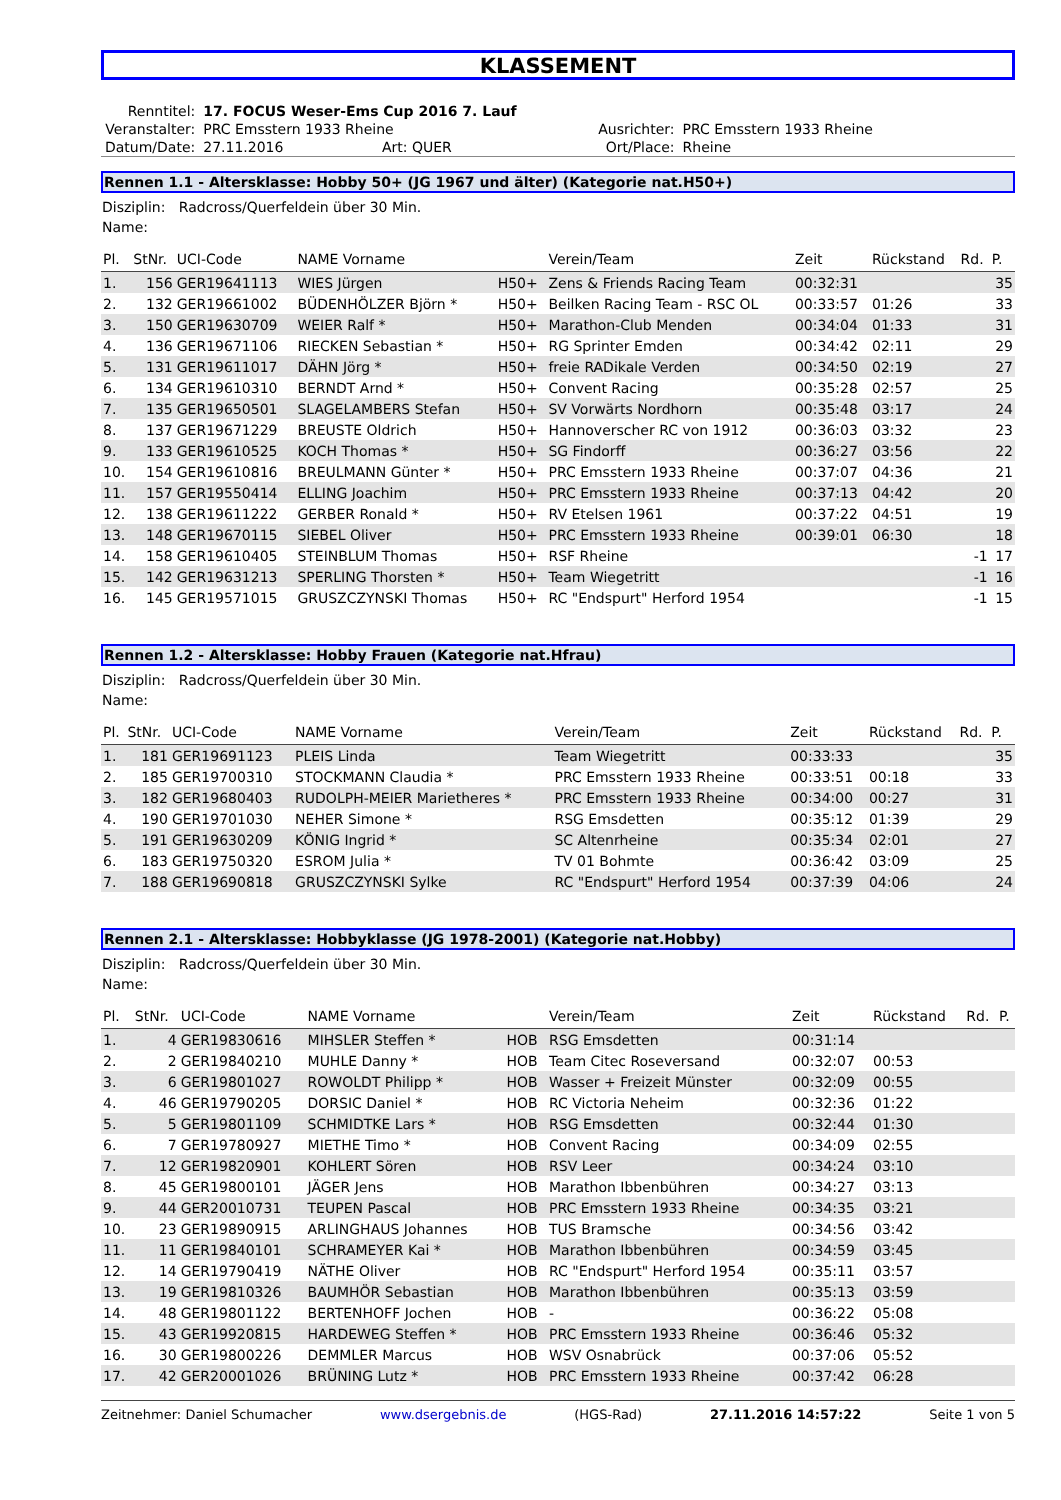KLASSEMENT
| Renntitel: | 17. FOCUS Weser-Ems Cup 2016 7. Lauf | | | |
| Veranstalter: | PRC Emsstern 1933 Rheine | | Ausrichter: | PRC Emsstern 1933 Rheine |
| Datum/Date: | 27.11.2016 | Art: QUER | Ort/Place: | Rheine |
Rennen 1.1 - Altersklasse: Hobby 50+ (JG 1967 und älter) (Kategorie nat.H50+)
Disziplin: Radcross/Querfeldein über 30 Min.
Name:
| Pl. | StNr. | UCI-Code | NAME Vorname | | Verein/Team | Zeit | Rückstand | Rd. | P. |
| --- | --- | --- | --- | --- | --- | --- | --- | --- | --- |
| 1. | 156 | GER19641113 | WIES Jürgen | H50+ | Zens & Friends Racing Team | 00:32:31 | | | 35 |
| 2. | 132 | GER19661002 | BÜDENHÖLZER Björn * | H50+ | Beilken Racing Team - RSC OL | 00:33:57 | 01:26 | | 33 |
| 3. | 150 | GER19630709 | WEIER Ralf * | H50+ | Marathon-Club Menden | 00:34:04 | 01:33 | | 31 |
| 4. | 136 | GER19671106 | RIECKEN Sebastian * | H50+ | RG Sprinter Emden | 00:34:42 | 02:11 | | 29 |
| 5. | 131 | GER19611017 | DÄHN Jörg * | H50+ | freie RADikale Verden | 00:34:50 | 02:19 | | 27 |
| 6. | 134 | GER19610310 | BERNDT Arnd * | H50+ | Convent Racing | 00:35:28 | 02:57 | | 25 |
| 7. | 135 | GER19650501 | SLAGELAMBERS Stefan | H50+ | SV Vorwärts Nordhorn | 00:35:48 | 03:17 | | 24 |
| 8. | 137 | GER19671229 | BREUSTE Oldrich | H50+ | Hannoverscher RC von 1912 | 00:36:03 | 03:32 | | 23 |
| 9. | 133 | GER19610525 | KOCH Thomas * | H50+ | SG Findorff | 00:36:27 | 03:56 | | 22 |
| 10. | 154 | GER19610816 | BREULMANN Günter * | H50+ | PRC Emsstern 1933 Rheine | 00:37:07 | 04:36 | | 21 |
| 11. | 157 | GER19550414 | ELLING Joachim | H50+ | PRC Emsstern 1933 Rheine | 00:37:13 | 04:42 | | 20 |
| 12. | 138 | GER19611222 | GERBER Ronald * | H50+ | RV Etelsen 1961 | 00:37:22 | 04:51 | | 19 |
| 13. | 148 | GER19670115 | SIEBEL Oliver | H50+ | PRC Emsstern 1933 Rheine | 00:39:01 | 06:30 | | 18 |
| 14. | 158 | GER19610405 | STEINBLUM Thomas | H50+ | RSF Rheine | | | -1 | 17 |
| 15. | 142 | GER19631213 | SPERLING Thorsten * | H50+ | Team Wiegetritt | | | -1 | 16 |
| 16. | 145 | GER19571015 | GRUSZCZYNSKI Thomas | H50+ | RC "Endspurt" Herford 1954 | | | -1 | 15 |
Rennen 1.2 - Altersklasse: Hobby Frauen (Kategorie nat.Hfrau)
Disziplin: Radcross/Querfeldein über 30 Min.
Name:
| Pl. | StNr. | UCI-Code | NAME Vorname | Verein/Team | Zeit | Rückstand | Rd. | P. |
| --- | --- | --- | --- | --- | --- | --- | --- | --- |
| 1. | 181 | GER19691123 | PLEIS Linda | Team Wiegetritt | 00:33:33 | | | 35 |
| 2. | 185 | GER19700310 | STOCKMANN Claudia * | PRC Emsstern 1933 Rheine | 00:33:51 | 00:18 | | 33 |
| 3. | 182 | GER19680403 | RUDOLPH-MEIER Marietheres * | PRC Emsstern 1933 Rheine | 00:34:00 | 00:27 | | 31 |
| 4. | 190 | GER19701030 | NEHER Simone * | RSG Emsdetten | 00:35:12 | 01:39 | | 29 |
| 5. | 191 | GER19630209 | KÖNIG Ingrid * | SC Altenrheine | 00:35:34 | 02:01 | | 27 |
| 6. | 183 | GER19750320 | ESROM Julia * | TV 01 Bohmte | 00:36:42 | 03:09 | | 25 |
| 7. | 188 | GER19690818 | GRUSZCZYNSKI Sylke | RC "Endspurt" Herford 1954 | 00:37:39 | 04:06 | | 24 |
Rennen 2.1 - Altersklasse: Hobbyklasse (JG 1978-2001) (Kategorie nat.Hobby)
Disziplin: Radcross/Querfeldein über 30 Min.
Name:
| Pl. | StNr. | UCI-Code | NAME Vorname | | Verein/Team | Zeit | Rückstand | Rd. | P. |
| --- | --- | --- | --- | --- | --- | --- | --- | --- | --- |
| 1. | 4 | GER19830616 | MIHSLER Steffen * | HOB | RSG Emsdetten | 00:31:14 | | | |
| 2. | 2 | GER19840210 | MUHLE Danny * | HOB | Team Citec Roseversand | 00:32:07 | 00:53 | | |
| 3. | 6 | GER19801027 | ROWOLDT Philipp * | HOB | Wasser + Freizeit Münster | 00:32:09 | 00:55 | | |
| 4. | 46 | GER19790205 | DORSIC Daniel * | HOB | RC Victoria Neheim | 00:32:36 | 01:22 | | |
| 5. | 5 | GER19801109 | SCHMIDTKE Lars * | HOB | RSG Emsdetten | 00:32:44 | 01:30 | | |
| 6. | 7 | GER19780927 | MIETHE Timo * | HOB | Convent Racing | 00:34:09 | 02:55 | | |
| 7. | 12 | GER19820901 | KOHLERT Sören | HOB | RSV Leer | 00:34:24 | 03:10 | | |
| 8. | 45 | GER19800101 | JÄGER Jens | HOB | Marathon Ibbenbühren | 00:34:27 | 03:13 | | |
| 9. | 44 | GER20010731 | TEUPEN Pascal | HOB | PRC Emsstern 1933 Rheine | 00:34:35 | 03:21 | | |
| 10. | 23 | GER19890915 | ARLINGHAUS Johannes | HOB | TUS Bramsche | 00:34:56 | 03:42 | | |
| 11. | 11 | GER19840101 | SCHRAMEYER Kai * | HOB | Marathon Ibbenbühren | 00:34:59 | 03:45 | | |
| 12. | 14 | GER19790419 | NÄTHE Oliver | HOB | RC "Endspurt" Herford 1954 | 00:35:11 | 03:57 | | |
| 13. | 19 | GER19810326 | BAUMHÖR Sebastian | HOB | Marathon Ibbenbühren | 00:35:13 | 03:59 | | |
| 14. | 48 | GER19801122 | BERTENHOFF Jochen | HOB | - | 00:36:22 | 05:08 | | |
| 15. | 43 | GER19920815 | HARDEWEG Steffen * | HOB | PRC Emsstern 1933 Rheine | 00:36:46 | 05:32 | | |
| 16. | 30 | GER19800226 | DEMMLER Marcus | HOB | WSV Osnabrück | 00:37:06 | 05:52 | | |
| 17. | 42 | GER20001026 | BRÜNING Lutz * | HOB | PRC Emsstern 1933 Rheine | 00:37:42 | 06:28 | | |
Zeitnehmer: Daniel Schumacher www.dsergebnis.de (HGS-Rad) 27.11.2016 14:57:22 Seite 1 von 5